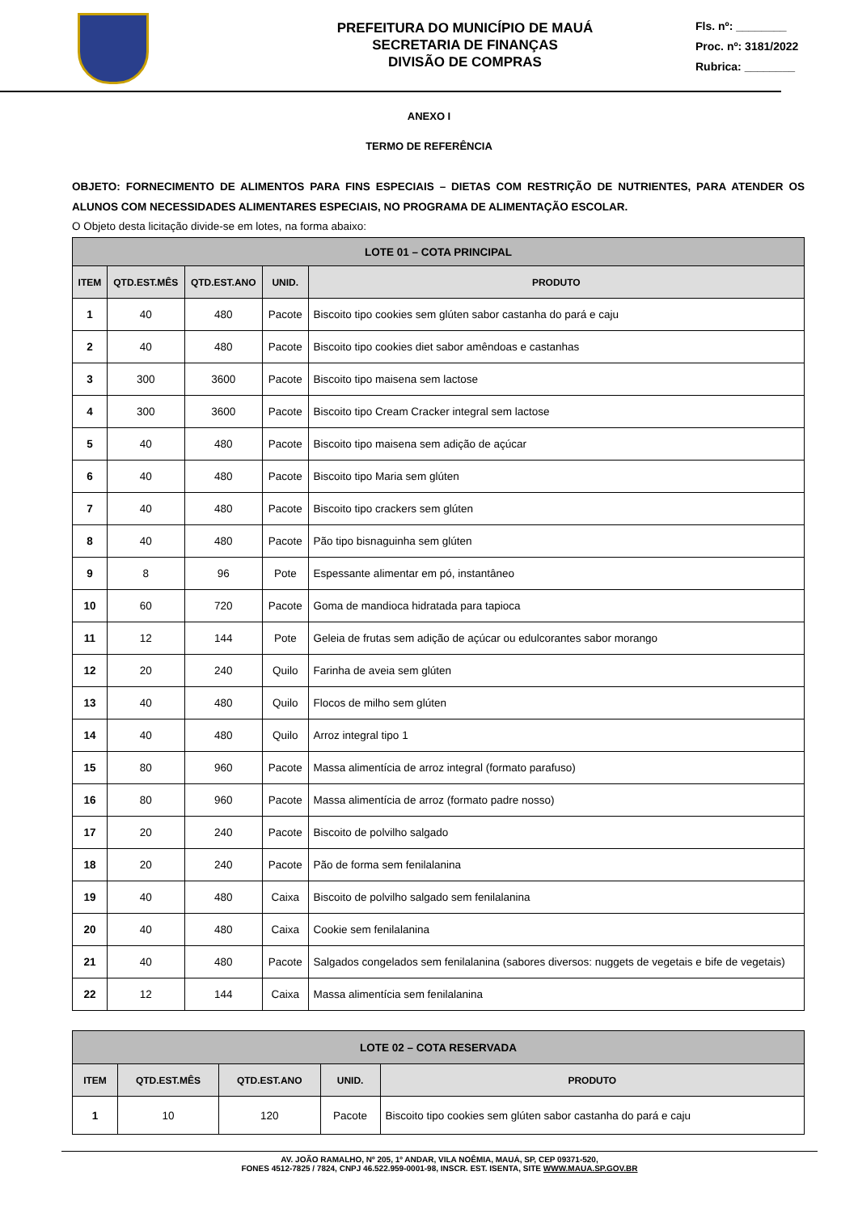PREFEITURA DO MUNICÍPIO DE MAUÁ
SECRETARIA DE FINANÇAS
DIVISÃO DE COMPRAS
Fls. nº: ________
Proc. nº: 3181/2022
Rubrica: ________
ANEXO I
TERMO DE REFERÊNCIA
OBJETO: FORNECIMENTO DE ALIMENTOS PARA FINS ESPECIAIS – DIETAS COM RESTRIÇÃO DE NUTRIENTES, PARA ATENDER OS ALUNOS COM NECESSIDADES ALIMENTARES ESPECIAIS, NO PROGRAMA DE ALIMENTAÇÃO ESCOLAR.
O Objeto desta licitação divide-se em lotes, na forma abaixo:
| LOTE 01 – COTA PRINCIPAL | | | | |
| --- | --- | --- | --- | --- |
| ITEM | QTD.EST.MÊS | QTD.EST.ANO | UNID. | PRODUTO |
| 1 | 40 | 480 | Pacote | Biscoito tipo cookies sem glúten sabor castanha do pará e caju |
| 2 | 40 | 480 | Pacote | Biscoito tipo cookies diet sabor amêndoas e castanhas |
| 3 | 300 | 3600 | Pacote | Biscoito tipo maisena sem lactose |
| 4 | 300 | 3600 | Pacote | Biscoito tipo Cream Cracker integral sem lactose |
| 5 | 40 | 480 | Pacote | Biscoito tipo maisena sem adição de açúcar |
| 6 | 40 | 480 | Pacote | Biscoito tipo Maria sem glúten |
| 7 | 40 | 480 | Pacote | Biscoito tipo crackers sem glúten |
| 8 | 40 | 480 | Pacote | Pão tipo bisnaguinha sem glúten |
| 9 | 8 | 96 | Pote | Espessante alimentar em pó, instantâneo |
| 10 | 60 | 720 | Pacote | Goma de mandioca hidratada para tapioca |
| 11 | 12 | 144 | Pote | Geleia de frutas sem adição de açúcar ou edulcorantes sabor morango |
| 12 | 20 | 240 | Quilo | Farinha de aveia sem glúten |
| 13 | 40 | 480 | Quilo | Flocos de milho sem glúten |
| 14 | 40 | 480 | Quilo | Arroz integral tipo 1 |
| 15 | 80 | 960 | Pacote | Massa alimentícia de arroz integral (formato parafuso) |
| 16 | 80 | 960 | Pacote | Massa alimentícia de arroz (formato padre nosso) |
| 17 | 20 | 240 | Pacote | Biscoito de polvilho salgado |
| 18 | 20 | 240 | Pacote | Pão de forma sem fenilalanina |
| 19 | 40 | 480 | Caixa | Biscoito de polvilho salgado sem fenilalanina |
| 20 | 40 | 480 | Caixa | Cookie sem fenilalanina |
| 21 | 40 | 480 | Pacote | Salgados congelados sem fenilalanina (sabores diversos: nuggets de vegetais e bife de vegetais) |
| 22 | 12 | 144 | Caixa | Massa alimentícia sem fenilalanina |
| LOTE 02 – COTA RESERVADA | | | | |
| --- | --- | --- | --- | --- |
| ITEM | QTD.EST.MÊS | QTD.EST.ANO | UNID. | PRODUTO |
| 1 | 10 | 120 | Pacote | Biscoito tipo cookies sem glúten sabor castanha do pará e caju |
AV. JOÃO RAMALHO, Nº 205, 1º ANDAR, VILA NOÊMIA, MAUÁ, SP, CEP 09371-520,
FONES 4512-7825 / 7824, CNPJ 46.522.959-0001-98, INSCR. EST. ISENTA, SITE WWW.MAUA.SP.GOV.BR